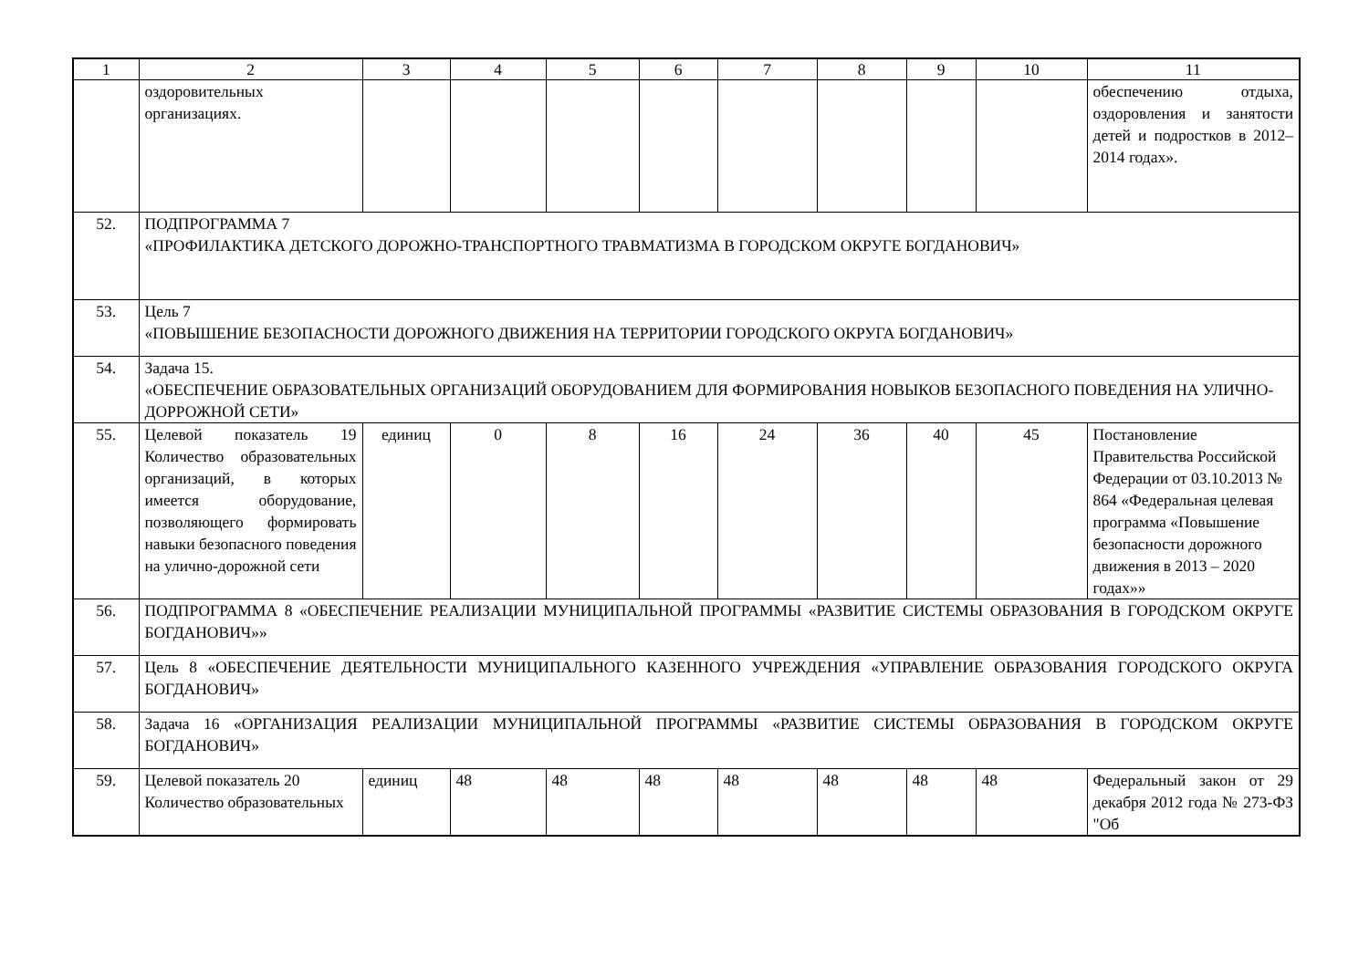| 1 | 2 | 3 | 4 | 5 | 6 | 7 | 8 | 9 | 10 | 11 |
| --- | --- | --- | --- | --- | --- | --- | --- | --- | --- | --- |
| | оздоровительных организациях. | | | | | | | | | обеспечению отдыха, оздоровления и занятости детей и подростков в 2012–2014 годах». |
| 52. | ПОДПРОГРАММА 7 «ПРОФИЛАКТИКА ДЕТСКОГО ДОРОЖНО-ТРАНСПОРТНОГО ТРАВМАТИЗМА В ГОРОДСКОМ ОКРУГЕ БОГДАНОВИЧ» | | | | | | | | | |
| 53. | Цель 7 «ПОВЫШЕНИЕ БЕЗОПАСНОСТИ ДОРОЖНОГО ДВИЖЕНИЯ НА ТЕРРИТОРИИ ГОРОДСКОГО ОКРУГА БОГДАНОВИЧ» | | | | | | | | | |
| 54. | Задача 15. «ОБЕСПЕЧЕНИЕ ОБРАЗОВАТЕЛЬНЫХ ОРГАНИЗАЦИЙ ОБОРУДОВАНИЕМ ДЛЯ ФОРМИРОВАНИЯ НОВЫКОВ БЕЗОПАСНОГО ПОВЕДЕНИЯ НА УЛИЧНО-ДОРРОЖНОЙ СЕТИ» | | | | | | | | | |
| 55. | Целевой показатель 19 Количество образовательных организаций, в которых имеется оборудование, позволяющего формировать навыки безопасного поведения на улично-дорожной сети | единиц | 0 | 8 | 16 | 24 | 36 | 40 | 45 | Постановление Правительства Российской Федерации от 03.10.2013 № 864 «Федеральная целевая программа «Повышение безопасности дорожного движения в 2013 – 2020 годах»» |
| 56. | ПОДПРОГРАММА 8 «ОБЕСПЕЧЕНИЕ РЕАЛИЗАЦИИ МУНИЦИПАЛЬНОЙ ПРОГРАММЫ «РАЗВИТИЕ СИСТЕМЫ ОБРАЗОВАНИЯ В ГОРОДСКОМ ОКРУГЕ БОГДАНОВИЧ»» | | | | | | | | | |
| 57. | Цель 8 «ОБЕСПЕЧЕНИЕ ДЕЯТЕЛЬНОСТИ МУНИЦИПАЛЬНОГО КАЗЕННОГО УЧРЕЖДЕНИЯ «УПРАВЛЕНИЕ ОБРАЗОВАНИЯ ГОРОДСКОГО ОКРУГА БОГДАНОВИЧ» | | | | | | | | | |
| 58. | Задача 16 «ОРГАНИЗАЦИЯ РЕАЛИЗАЦИИ МУНИЦИПАЛЬНОЙ ПРОГРАММЫ «РАЗВИТИЕ СИСТЕМЫ ОБРАЗОВАНИЯ В ГОРОДСКОМ ОКРУГЕ БОГДАНОВИЧ» | | | | | | | | | |
| 59. | Целевой показатель 20 Количество образовательных | единиц | 48 | 48 | 48 | 48 | 48 | 48 | 48 | Федеральный закон от 29 декабря 2012 года № 273-ФЗ "Об |